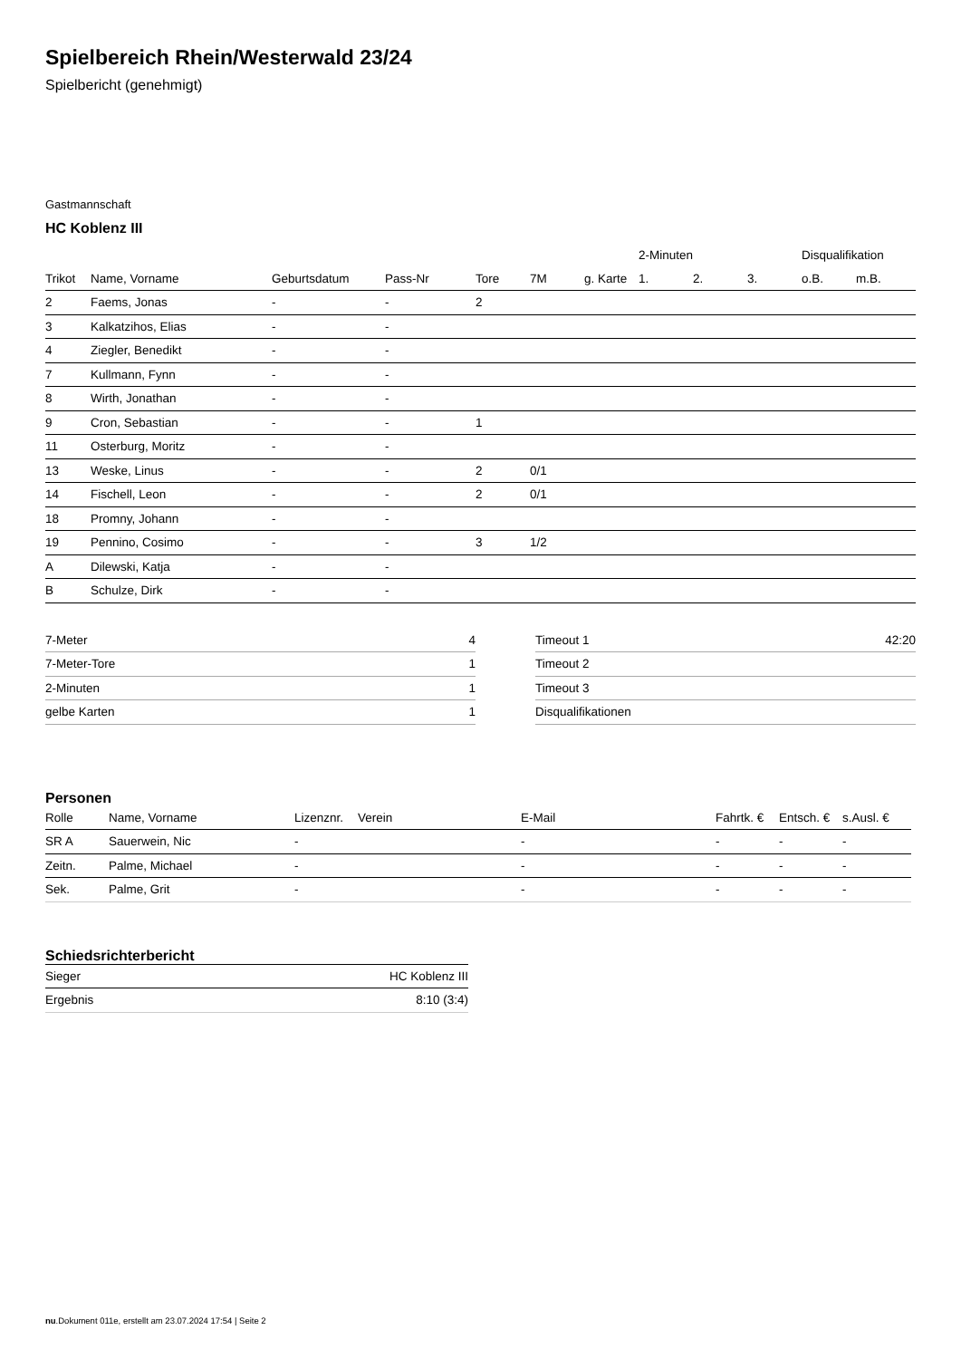Spielbereich Rhein/Westerwald 23/24
Spielbericht (genehmigt)
Gastmannschaft
HC Koblenz III
| | | | | | | | 2-Minuten | | | Disqualifikation | |
| --- | --- | --- | --- | --- | --- | --- | --- | --- | --- | --- | --- |
| Trikot | Name, Vorname | Geburtsdatum | Pass-Nr | Tore | 7M | g. Karte | 1. | 2. | 3. | o.B. | m.B. |
| 2 | Faems, Jonas | - | - | 2 | | | | | | | |
| 3 | Kalkatzihos, Elias | - | - | | | | | | | | |
| 4 | Ziegler, Benedikt | - | - | | | | | | | | |
| 7 | Kullmann, Fynn | - | - | | | | | | | | |
| 8 | Wirth, Jonathan | - | - | | | | | | | | |
| 9 | Cron, Sebastian | - | - | 1 | | | | | | | |
| 11 | Osterburg, Moritz | - | - | | | | | | | | |
| 13 | Weske, Linus | - | - | 2 | 0/1 | | | | | | |
| 14 | Fischell, Leon | - | - | 2 | 0/1 | | | | | | |
| 18 | Promny, Johann | - | - | | | | | | | | |
| 19 | Pennino, Cosimo | - | - | 3 | 1/2 | | | | | | |
| A | Dilewski, Katja | - | - | | | | | | | | |
| B | Schulze, Dirk | - | - | | | | | | | | |
| 7-Meter | 4 |
| 7-Meter-Tore | 1 |
| 2-Minuten | 1 |
| gelbe Karten | 1 |
| Timeout 1 | 42:20 |
| Timeout 2 | |
| Timeout 3 | |
| Disqualifikationen | |
Personen
| Rolle | Name, Vorname | Lizenznr. | Verein | E-Mail | Fahrtk. € | Entsch. € | s.Ausl. € |
| --- | --- | --- | --- | --- | --- | --- | --- |
| SR A | Sauerwein, Nic | - | | - | - | - | - |
| Zeitn. | Palme, Michael | - | | - | - | - | - |
| Sek. | Palme, Grit | - | | - | - | - | - |
Schiedsrichterbericht
| Sieger | HC Koblenz III |
| Ergebnis | 8:10 (3:4) |
nu.Dokument 011e, erstellt am 23.07.2024 17:54 | Seite 2